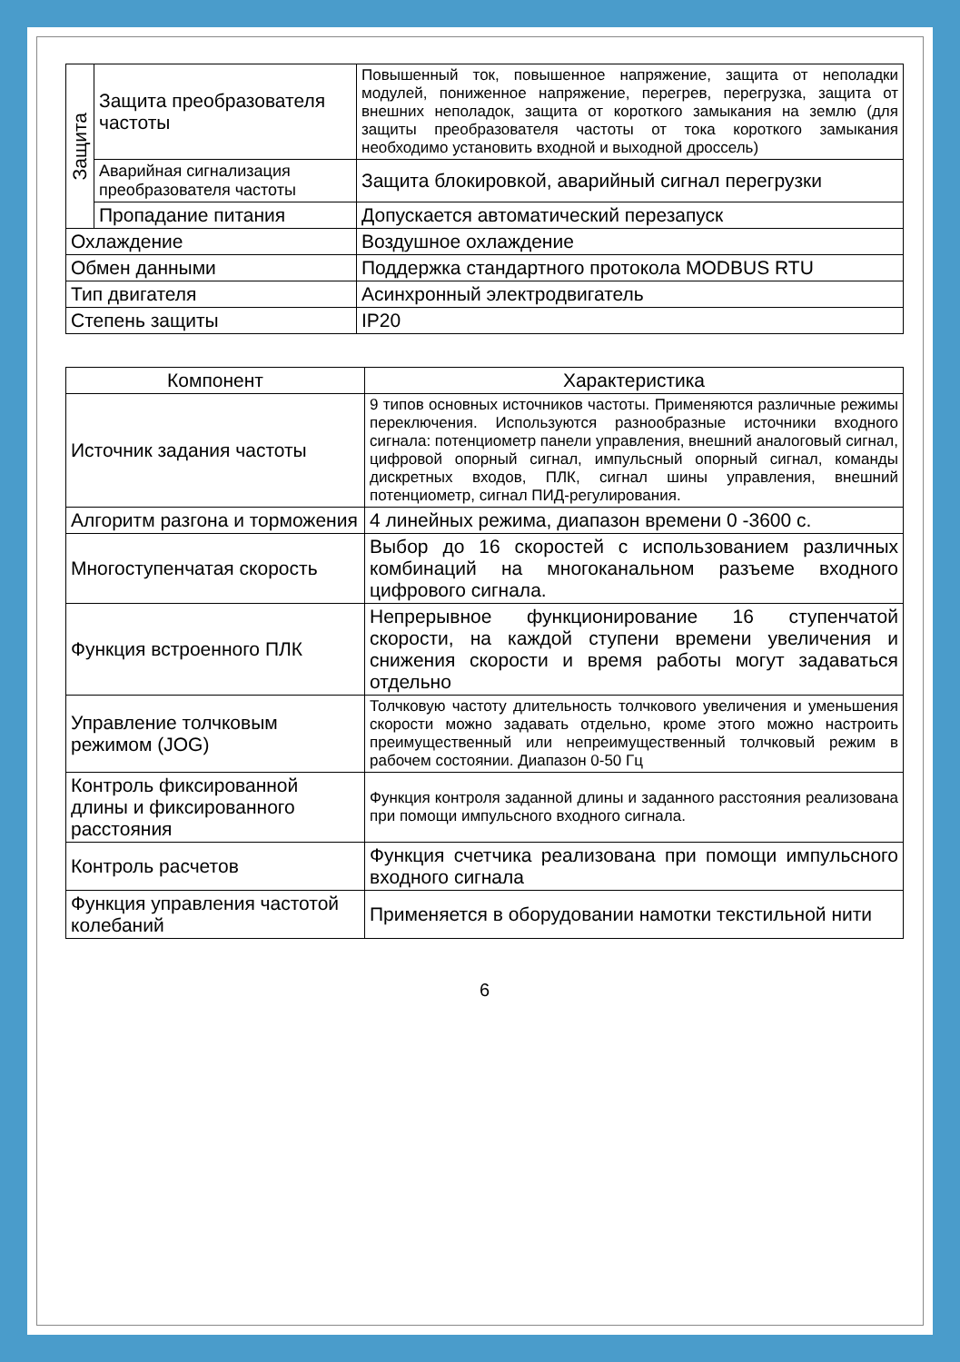| Защита | Защита преобразователя частоты | Повышенный ток, повышенное напряжение, защита от неполадки модулей, пониженное напряжение, перегрев, перегрузка, защита от внешних неполадок, защита от короткого замыкания на землю (для защиты преобразователя частоты от тока короткого замыкания необходимо установить входной и выходной дроссель) |
| | Аварийная сигнализация преобразователя частоты | Защита блокировкой, аварийный сигнал перегрузки |
| | Пропадание питания | Допускается автоматический перезапуск |
| Охлаждение | | Воздушное охлаждение |
| Обмен данными | | Поддержка стандартного протокола MODBUS RTU |
| Тип двигателя | | Асинхронный электродвигатель |
| Степень защиты | | IP20 |
| Компонент | Характеристика |
| --- | --- |
| Источник задания частоты | 9 типов основных источников частоты. Применяются различные режимы переключения. Используются разнообразные источники входного сигнала: потенциометр панели управления, внешний аналоговый сигнал, цифровой опорный сигнал, импульсный опорный сигнал, команды дискретных входов, ПЛК, сигнал шины управления, внешний потенциометр, сигнал ПИД-регулирования. |
| Алгоритм разгона и торможения | 4 линейных режима, диапазон времени 0 -3600 с. |
| Многоступенчатая скорость | Выбор до 16 скоростей с использованием различных комбинаций на многоканальном разъеме входного цифрового сигнала. |
| Функция встроенного ПЛК | Непрерывное функционирование 16 ступенчатой скорости, на каждой ступени времени увеличения и снижения скорости и время работы могут задаваться отдельно |
| Управление толчковым режимом (JOG) | Толчковую частоту длительность толчкового увеличения и уменьшения скорости можно задавать отдельно, кроме этого можно настроить преимущественный или непреимущественный толчковый режим в рабочем состоянии. Диапазон 0-50 Гц |
| Контроль фиксированной длины и фиксированного расстояния | Функция контроля заданной длины и заданного расстояния реализована при помощи импульсного входного сигнала. |
| Контроль расчетов | Функция счетчика реализована при помощи импульсного входного сигнала |
| Функция управления частотой колебаний | Применяется в оборудовании намотки текстильной нити |
6